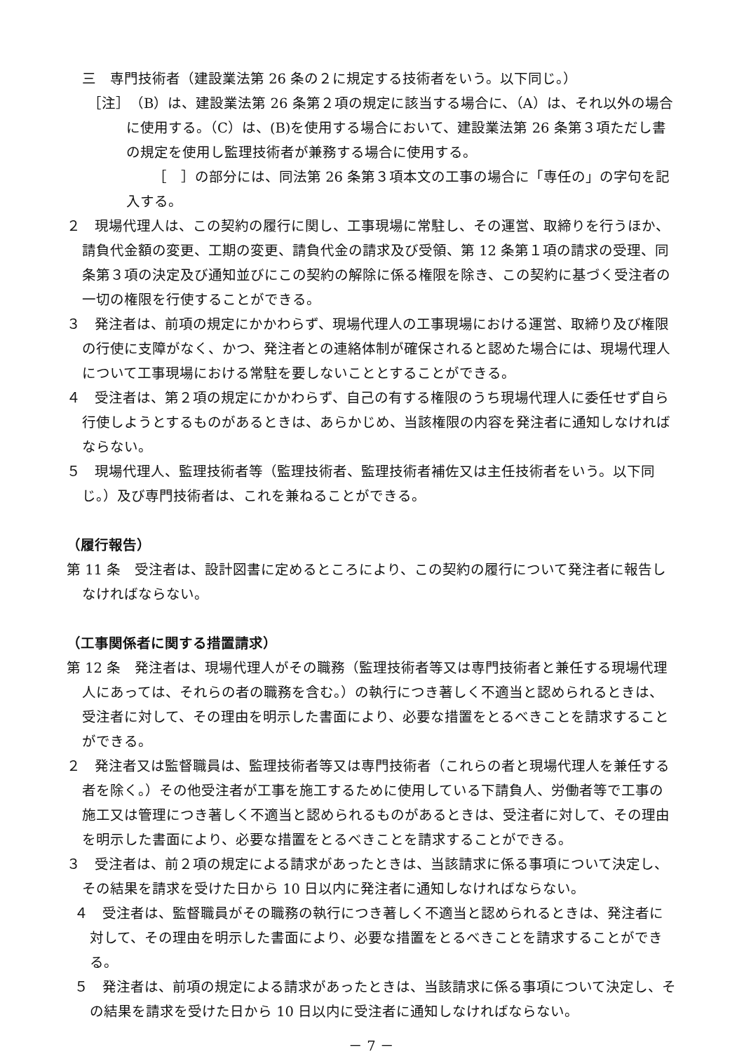三　専門技術者（建設業法第 26 条の２に規定する技術者をいう。以下同じ。）
　［注］　（B）は、建設業法第 26 条第２項の規定に該当する場合に、（A）は、それ以外の場合に使用する。（C）は、(B)を使用する場合において、建設業法第 26 条第３項ただし書の規定を使用し監理技術者が兼務する場合に使用する。
［　］の部分には、同法第 26 条第３項本文の工事の場合に「専任の」の字句を記入する。
２　現場代理人は、この契約の履行に関し、工事現場に常駐し、その運営、取締りを行うほか、請負代金額の変更、工期の変更、請負代金の請求及び受領、第 12 条第１項の請求の受理、同条第３項の決定及び通知並びにこの契約の解除に係る権限を除き、この契約に基づく受注者の一切の権限を行使することができる。
３　発注者は、前項の規定にかかわらず、現場代理人の工事現場における運営、取締り及び権限の行使に支障がなく、かつ、発注者との連絡体制が確保されると認めた場合には、現場代理人について工事現場における常駐を要しないこととすることができる。
４　受注者は、第２項の規定にかかわらず、自己の有する権限のうち現場代理人に委任せず自ら行使しようとするものがあるときは、あらかじめ、当該権限の内容を発注者に通知しなければならない。
５　現場代理人、監理技術者等（監理技術者、監理技術者補佐又は主任技術者をいう。以下同じ。）及び専門技術者は、これを兼ねることができる。
（履行報告）
第 11 条　受注者は、設計図書に定めるところにより、この契約の履行について発注者に報告しなければならない。
（工事関係者に関する措置請求）
第 12 条　発注者は、現場代理人がその職務（監理技術者等又は専門技術者と兼任する現場代理人にあっては、それらの者の職務を含む。）の執行につき著しく不適当と認められるときは、受注者に対して、その理由を明示した書面により、必要な措置をとるべきことを請求することができる。
２　発注者又は監督職員は、監理技術者等又は専門技術者（これらの者と現場代理人を兼任する者を除く。）その他受注者が工事を施工するために使用している下請負人、労働者等で工事の施工又は管理につき著しく不適当と認められるものがあるときは、受注者に対して、その理由を明示した書面により、必要な措置をとるべきことを請求することができる。
３　受注者は、前２項の規定による請求があったときは、当該請求に係る事項について決定し、その結果を請求を受けた日から 10 日以内に発注者に通知しなければならない。
４　受注者は、監督職員がその職務の執行につき著しく不適当と認められるときは、発注者に対して、その理由を明示した書面により、必要な措置をとるべきことを請求することができる。
５　発注者は、前項の規定による請求があったときは、当該請求に係る事項について決定し、その結果を請求を受けた日から 10 日以内に受注者に通知しなければならない。
－ 7 －